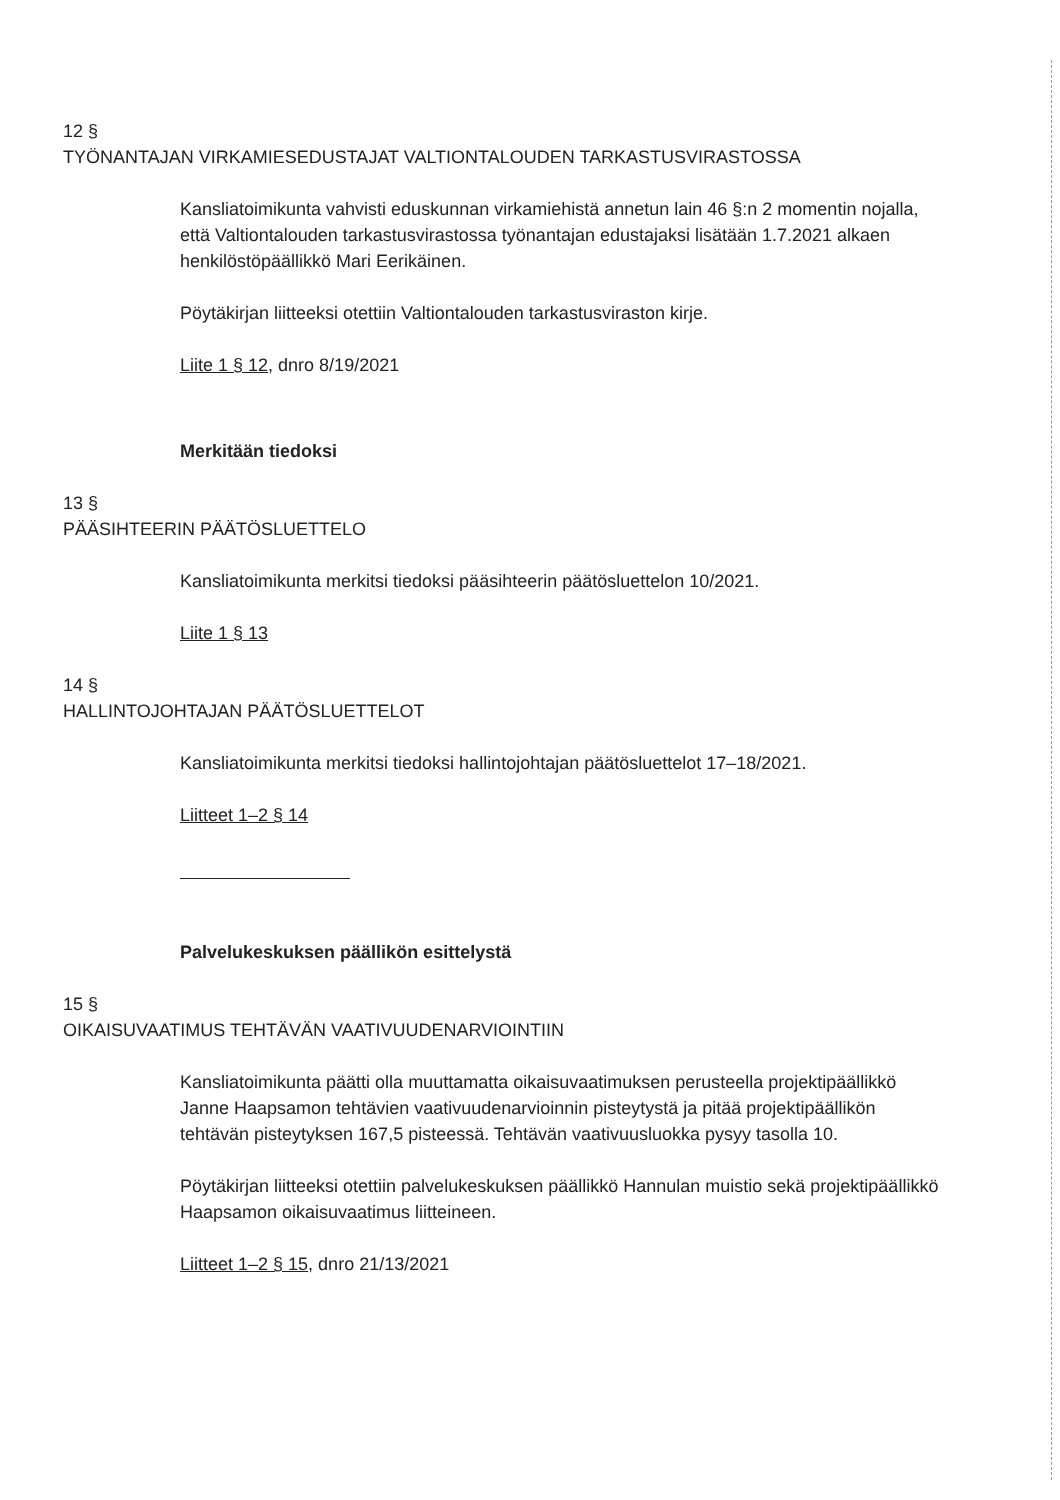12 §
TYÖNANTAJAN VIRKAMIESEDUSTAJAT VALTIONTALOUDEN TARKASTUSVIRASTOSSA
Kansliatoimikunta vahvisti eduskunnan virkamiehistä annetun lain 46 §:n 2 momentin nojalla, että Valtiontalouden tarkastusvirastossa työnantajan edustajaksi lisätään 1.7.2021 alkaen henkilöstöpäällikkö Mari Eerikäinen.
Pöytäkirjan liitteeksi otettiin Valtiontalouden tarkastusviraston kirje.
Liite 1 § 12, dnro 8/19/2021
Merkitään tiedoksi
13 §
PÄÄSIHTEERIN PÄÄTÖSLUETTELO
Kansliatoimikunta merkitsi tiedoksi pääsihteerin päätösluettelon 10/2021.
Liite 1 § 13
14 §
HALLINTOJOHTAJAN PÄÄTÖSLUETTELOT
Kansliatoimikunta merkitsi tiedoksi hallintojohtajan päätösluettelot 17–18/2021.
Liitteet 1–2 § 14
Palvelukeskuksen päällikön esittelystä
15 §
OIKAISUVAATIMUS TEHTÄVÄN VAATIVUUDENARVIOINTIIN
Kansliatoimikunta päätti olla muuttamatta oikaisuvaatimuksen perusteella projektipäällikkö Janne Haapsamon tehtävien vaativuudenarvioinnin pisteytystä ja pitää projektipäällikön tehtävän pisteytyksen 167,5 pisteessä. Tehtävän vaativuusluokka pysyy tasolla 10.
Pöytäkirjan liitteeksi otettiin palvelukeskuksen päällikkö Hannulan muistio sekä projektipäällikkö Haapsamon oikaisuvaatimus liitteineen.
Liitteet 1–2 § 15, dnro 21/13/2021